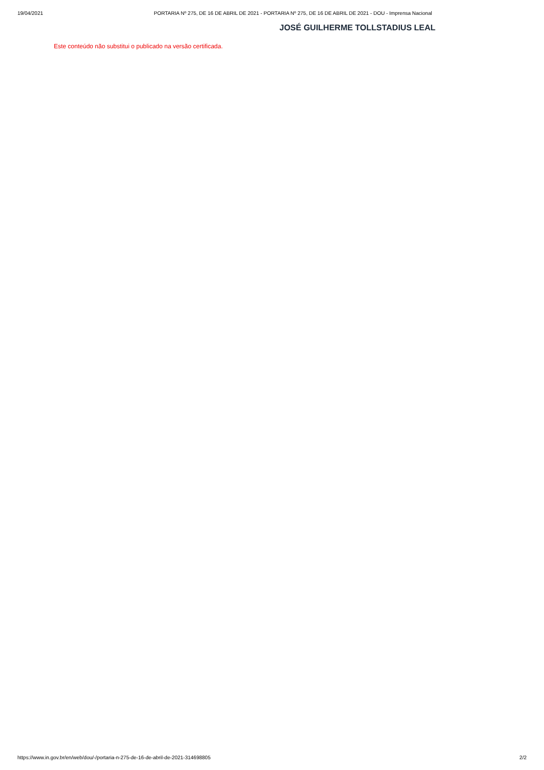19/04/2021 PORTARIA Nº 275, DE 16 DE ABRIL DE 2021 - PORTARIA Nº 275, DE 16 DE ABRIL DE 2021 - DOU - Imprensa Nacional
JOSÉ GUILHERME TOLLSTADIUS LEAL
Este conteúdo não substitui o publicado na versão certificada.
https://www.in.gov.br/en/web/dou/-/portaria-n-275-de-16-de-abril-de-2021-314698805 2/2